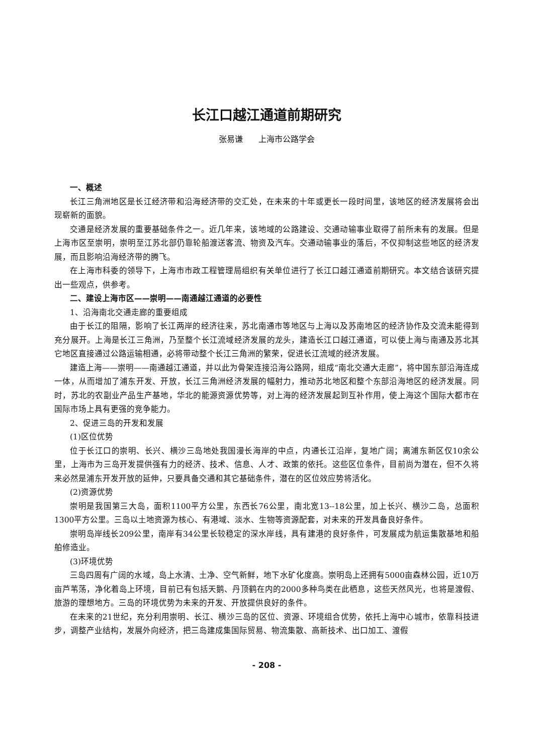长江口越江通道前期研究
张易谦 上海市公路学会
一、概述
长江三角洲地区是长江经济带和沿海经济带的交汇处，在未来的十年或更长一段时间里，该地区的经济发展将会出现崭新的面貌。
交通是经济发展的重要基础条件之一。近几年来，该地域的公路建设、交通动输事业取得了前所未有的发展。但是上海市区至崇明，崇明至江苏北部仍靠轮船渡送客流、物资及汽车。交通动输事业的落后，不仅抑制这些地区的经济发展，而且影响沿海经济带的腾飞。
在上海市科委的领导下，上海市市政工程管理局组织有关单位进行了长江口越江通道前期研究。本文结合该研究提出一些观点，供参考。
二、建设上海市区——崇明——南通越江通道的必要性
1、沿海南北交通走廊的重要组成
由于长江的阻隔，影响了长江两岸的经济往来，苏北南通市等地区与上海以及苏南地区的经济协作及交流未能得到充分展开。上海是长江三角洲，乃至整个长江流域经济发展的龙头，建造长江口越江通道，可以使上海与南通及苏北其它地区直接通过公路运输相通，必将带动整个长江三角洲的繁荣，促进长江流域的经济发展。
建造上海——崇明——南通越江通道，并以此为骨架连接沿海公路网，组成“南北交通大走廊”，将中国东部沿海连成一体，从而增加了浦东开发、开放，长江三角洲经济发展的幅射力，推动苏北地区和整个东部沿海地区的经济发展。同时，苏北的农副业产品生产基地，华北的能源资源优势等，对上海的经济发展起到互补作用，使上海这个国际大都市在国际市场上具有更强的竞争能力。
2、促进三岛的开发和发展
(1)区位优势
位于长江口的崇明、长兴、横沙三岛地处我国漫长海岸的中点，内通长江沿岸，复地广阔；离浦东新区仅10余公里，上海市为三岛开发提供强有力的经济、技术、信息、人才、政策的依托。这些区位条件，目前尚为潜在，但不久将来必然是浦东开发开放的延伸，只要具备交通和其它基础条件，潜在的区位效应势将活化。
(2)资源优势
崇明是我国第三大岛，面积1100平方公里，东西长76公里，南北宽13--18公里，加上长兴、横沙二岛，总面积1300平方公里。三岛以土地资源为核心、有港域、淡水、生物等资源配套，对未来的开发具备良好条件。
崇明岛岸线长209公里，南岸有34公里长较稳定的深水岸线，具有建港的良好条件，可发展成为航运集散基地和船舶修造业。
(3)环境优势
三岛四周有广阔的水域，岛上水清、土净、空气新鲜，地下水矿化度高。崇明岛上还拥有5000亩森林公园，近10万亩芦苇荡，净化着岛上环境，目前已有包括天鹅、丹顶鹤在内的2000多种鸟类在此栖息，这些天然风光，也将是渡假、旅游的理想地方。三岛的环境优势为未来的开发、开放提供良好的条件。
在未来的21世纪，充分利用崇明、长江、横沙三岛的区位、资源、环境组合优势，依托上海中心城市，依靠科技进步，调整产业结构，发展外向经济，把三岛建成集国际贸易、物流集散、高新技术、出口加工、渡假
- 208 -